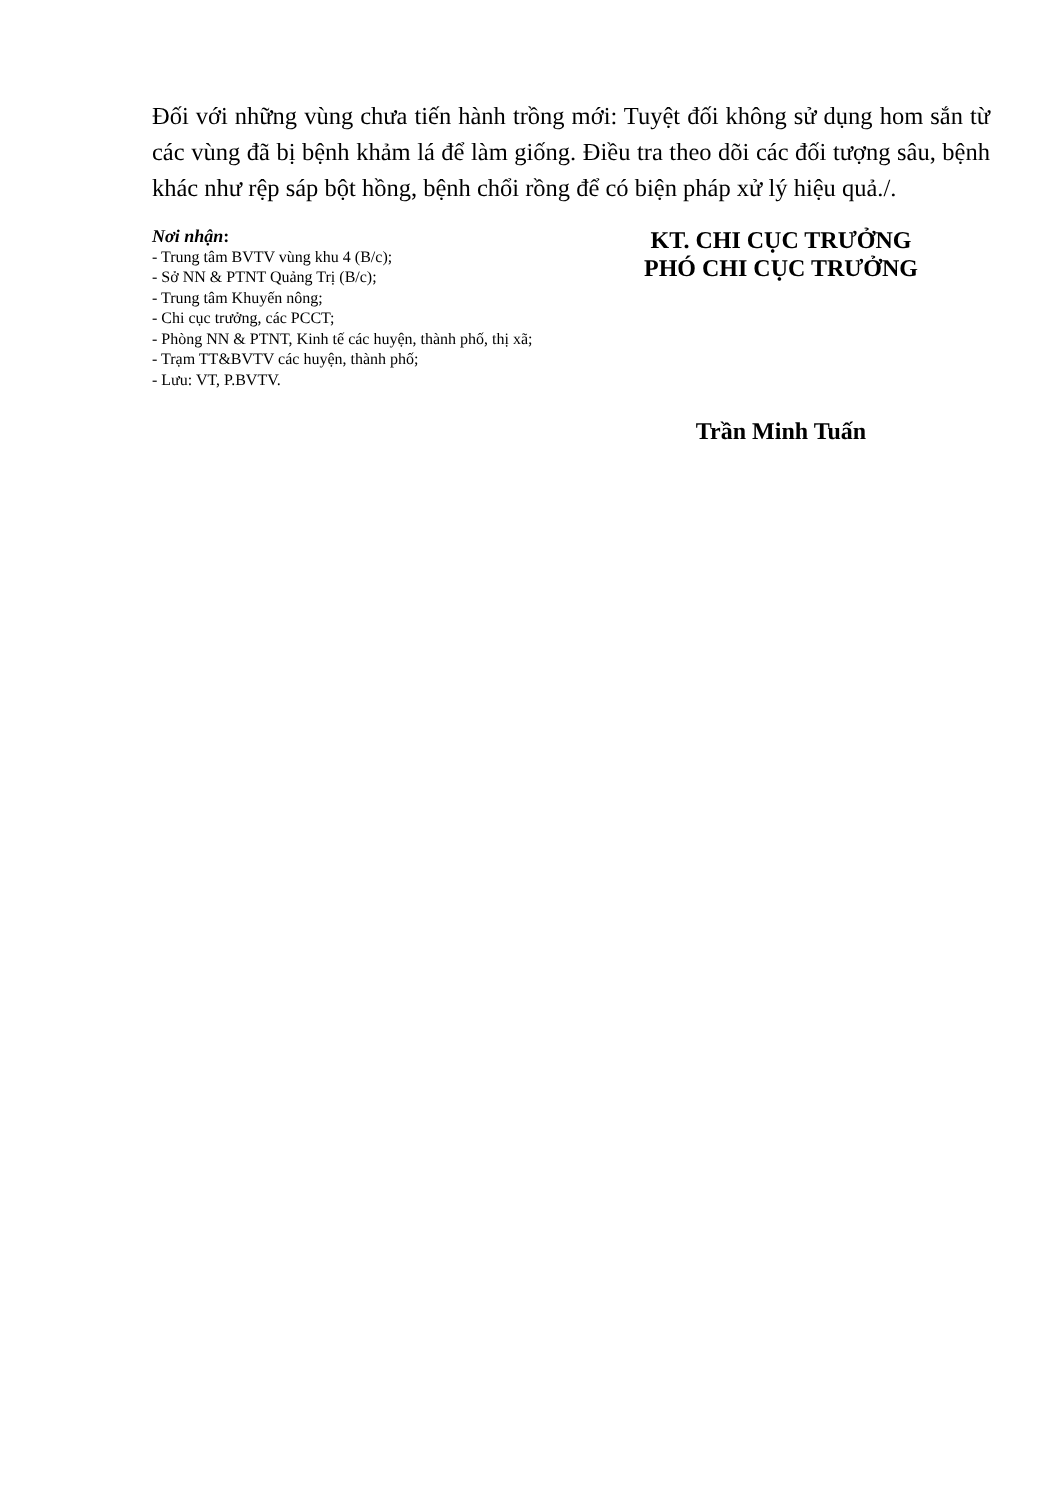Đối với những vùng chưa tiến hành trồng mới: Tuyệt đối không sử dụng hom sắn từ các vùng đã bị bệnh khảm lá để làm giống. Điều tra theo dõi các đối tượng sâu, bệnh khác như rệp sáp bột hồng, bệnh chổi rồng để có biện pháp xử lý hiệu quả./.
Nơi nhận:
- Trung tâm BVTV vùng khu 4 (B/c);
- Sở NN & PTNT Quảng Trị (B/c);
- Trung tâm Khuyến nông;
- Chi cục trưởng, các PCCT;
- Phòng NN & PTNT, Kinh tế các huyện, thành phố, thị xã;
- Trạm TT&BVTV các huyện, thành phố;
- Lưu: VT, P.BVTV.
KT. CHI CỤC TRƯỞNG
PHÓ CHI CỤC TRƯỞNG
Trần Minh Tuấn